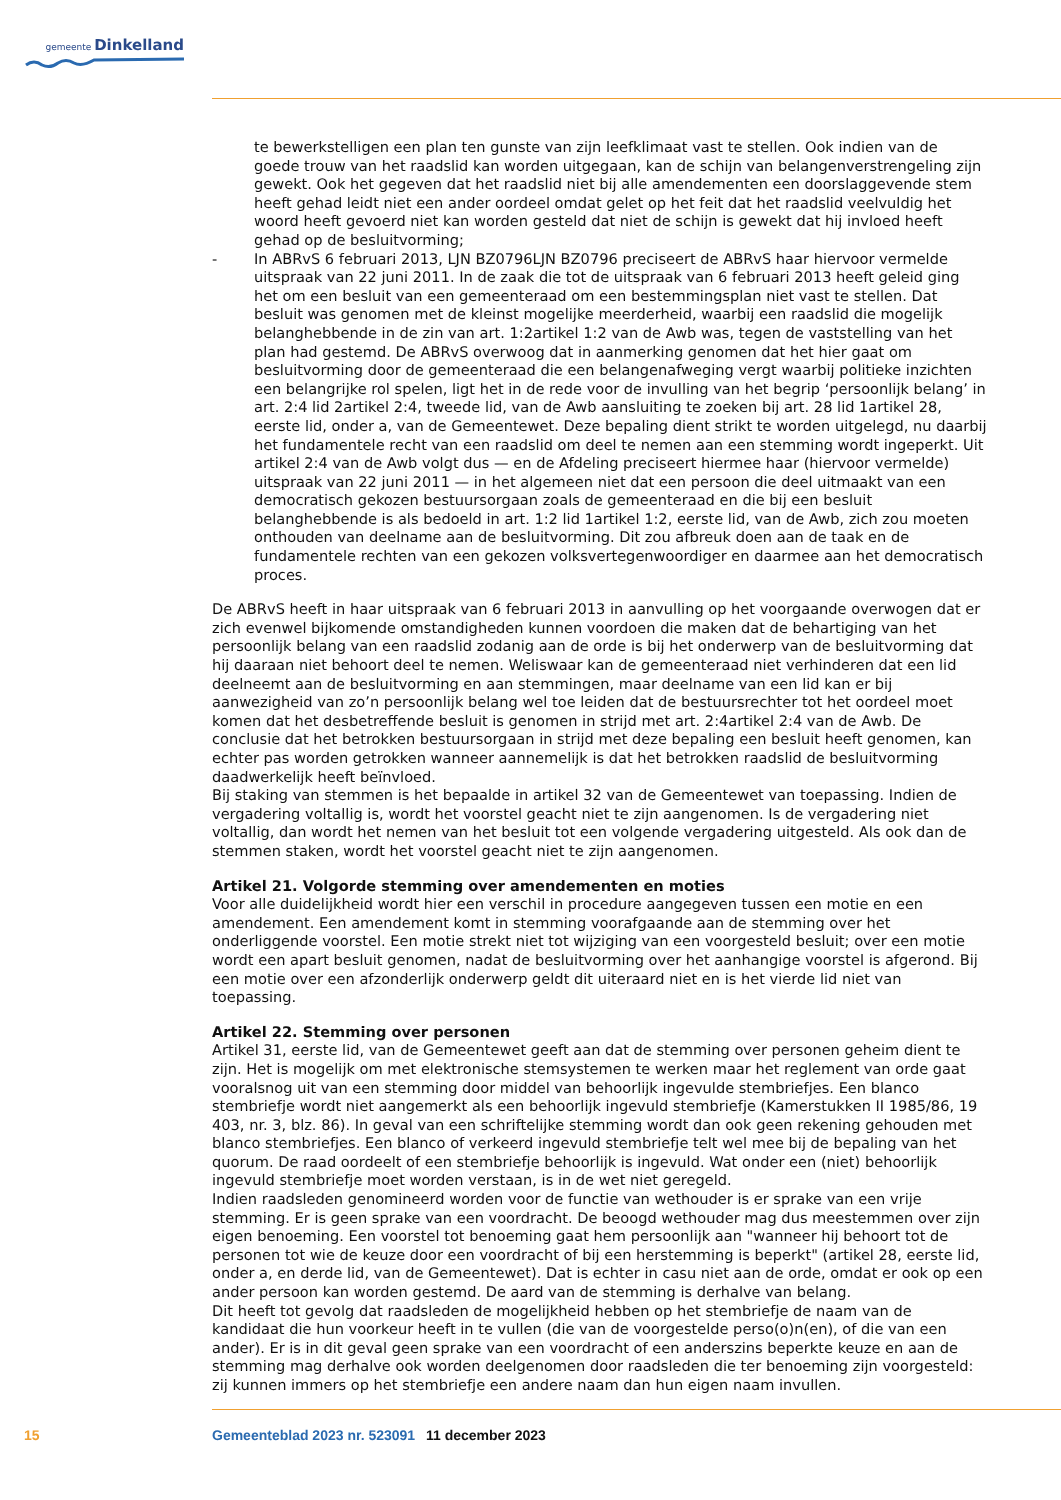gemeente Dinkelland
te bewerkstelligen een plan ten gunste van zijn leefklimaat vast te stellen. Ook indien van de goede trouw van het raadslid kan worden uitgegaan, kan de schijn van belangenverstrengeling zijn gewekt. Ook het gegeven dat het raadslid niet bij alle amendementen een doorslaggevende stem heeft gehad leidt niet een ander oordeel omdat gelet op het feit dat het raadslid veelvuldig het woord heeft gevoerd niet kan worden gesteld dat niet de schijn is gewekt dat hij invloed heeft gehad op de besluitvorming;
- In ABRvS 6 februari 2013, LJN BZ0796LJN BZ0796 preciseert de ABRvS haar hiervoor vermelde uitspraak van 22 juni 2011. In de zaak die tot de uitspraak van 6 februari 2013 heeft geleid ging het om een besluit van een gemeenteraad om een bestemmingsplan niet vast te stellen. Dat besluit was genomen met de kleinst mogelijke meerderheid, waarbij een raadslid die mogelijk belanghebbende in de zin van art. 1:2artikel 1:2 van de Awb was, tegen de vaststelling van het plan had gestemd. De ABRvS overwoog dat in aanmerking genomen dat het hier gaat om besluitvorming door de gemeenteraad die een belangenafweging vergt waarbij politieke inzichten een belangrijke rol spelen, ligt het in de rede voor de invulling van het begrip ‘persoonlijk belang’ in art. 2:4 lid 2artikel 2:4, tweede lid, van de Awb aansluiting te zoeken bij art. 28 lid 1artikel 28, eerste lid, onder a, van de Gemeentewet. Deze bepaling dient strikt te worden uitgelegd, nu daarbij het fundamentele recht van een raadslid om deel te nemen aan een stemming wordt ingeperkt. Uit artikel 2:4 van de Awb volgt dus — en de Afdeling preciseert hiermee haar (hiervoor vermelde) uitspraak van 22 juni 2011 — in het algemeen niet dat een persoon die deel uitmaakt van een democratisch gekozen bestuursorgaan zoals de gemeenteraad en die bij een besluit belanghebbende is als bedoeld in art. 1:2 lid 1artikel 1:2, eerste lid, van de Awb, zich zou moeten onthouden van deelname aan de besluitvorming. Dit zou afbreuk doen aan de taak en de fundamentele rechten van een gekozen volksvertegenwoordiger en daarmee aan het democratisch proces.
De ABRvS heeft in haar uitspraak van 6 februari 2013 in aanvulling op het voorgaande overwogen dat er zich evenwel bijkomende omstandigheden kunnen voordoen die maken dat de behartiging van het persoonlijk belang van een raadslid zodanig aan de orde is bij het onderwerp van de besluitvorming dat hij daaraan niet behoort deel te nemen. Weliswaar kan de gemeenteraad niet verhinderen dat een lid deelneemt aan de besluitvorming en aan stemmingen, maar deelname van een lid kan er bij aanwezigheid van zo’n persoonlijk belang wel toe leiden dat de bestuursrechter tot het oordeel moet komen dat het desbetreffende besluit is genomen in strijd met art. 2:4artikel 2:4 van de Awb. De conclusie dat het betrokken bestuursorgaan in strijd met deze bepaling een besluit heeft genomen, kan echter pas worden getrokken wanneer aannemelijk is dat het betrokken raadslid de besluitvorming daadwerkelijk heeft beïnvloed.
Bij staking van stemmen is het bepaalde in artikel 32 van de Gemeentewet van toepassing. Indien de vergadering voltallig is, wordt het voorstel geacht niet te zijn aangenomen. Is de vergadering niet voltallig, dan wordt het nemen van het besluit tot een volgende vergadering uitgesteld. Als ook dan de stemmen staken, wordt het voorstel geacht niet te zijn aangenomen.
Artikel 21. Volgorde stemming over amendementen en moties
Voor alle duidelijkheid wordt hier een verschil in procedure aangegeven tussen een motie en een amendement. Een amendement komt in stemming voorafgaande aan de stemming over het onderliggende voorstel. Een motie strekt niet tot wijziging van een voorgesteld besluit; over een motie wordt een apart besluit genomen, nadat de besluitvorming over het aanhangige voorstel is afgerond. Bij een motie over een afzonderlijk onderwerp geldt dit uiteraard niet en is het vierde lid niet van toepassing.
Artikel 22. Stemming over personen
Artikel 31, eerste lid, van de Gemeentewet geeft aan dat de stemming over personen geheim dient te zijn. Het is mogelijk om met elektronische stemsystemen te werken maar het reglement van orde gaat vooralsnog uit van een stemming door middel van behoorlijk ingevulde stembriefjes. Een blanco stembriefje wordt niet aangemerkt als een behoorlijk ingevuld stembriefje (Kamerstukken II 1985/86, 19 403, nr. 3, blz. 86). In geval van een schriftelijke stemming wordt dan ook geen rekening gehouden met blanco stembriefjes. Een blanco of verkeerd ingevuld stembriefje telt wel mee bij de bepaling van het quorum. De raad oordeelt of een stembriefje behoorlijk is ingevuld. Wat onder een (niet) behoorlijk ingevuld stembriefje moet worden verstaan, is in de wet niet geregeld.
Indien raadsleden genomineerd worden voor de functie van wethouder is er sprake van een vrije stemming. Er is geen sprake van een voordracht. De beoogd wethouder mag dus meestemmen over zijn eigen benoeming. Een voorstel tot benoeming gaat hem persoonlijk aan "wanneer hij behoort tot de personen tot wie de keuze door een voordracht of bij een herstemming is beperkt" (artikel 28, eerste lid, onder a, en derde lid, van de Gemeentewet). Dat is echter in casu niet aan de orde, omdat er ook op een ander persoon kan worden gestemd. De aard van de stemming is derhalve van belang.
Dit heeft tot gevolg dat raadsleden de mogelijkheid hebben op het stembriefje de naam van de kandidaat die hun voorkeur heeft in te vullen (die van de voorgestelde perso(o)n(en), of die van een ander). Er is in dit geval geen sprake van een voordracht of een anderszins beperkte keuze en aan de stemming mag derhalve ook worden deelgenomen door raadsleden die ter benoeming zijn voorgesteld: zij kunnen immers op het stembriefje een andere naam dan hun eigen naam invullen.
15 Gemeenteblad 2023 nr. 523091 11 december 2023